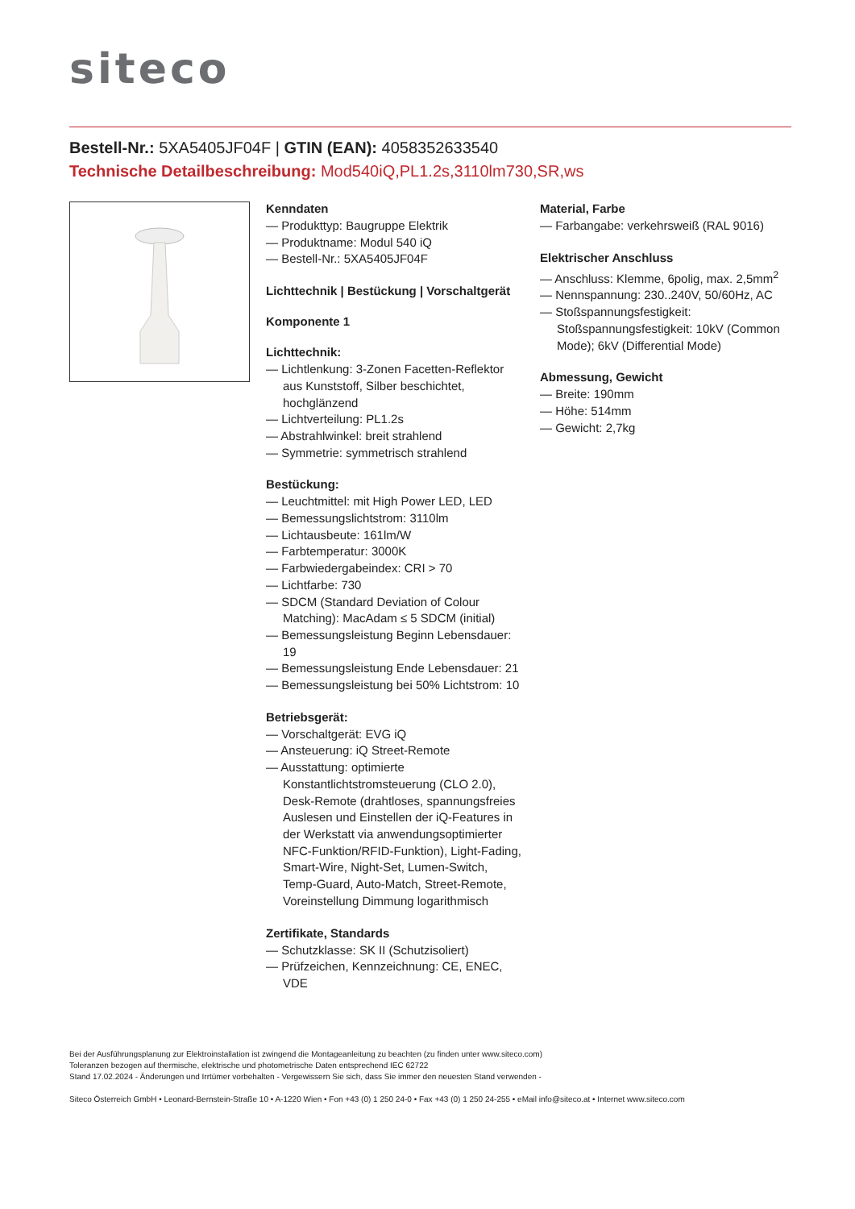siteco
Bestell-Nr.: 5XA5405JF04F | GTIN (EAN): 4058352633540
Technische Detailbeschreibung: Mod540iQ,PL1.2s,3110lm730,SR,ws
Kenndaten
— Produkttyp: Baugruppe Elektrik
— Produktname: Modul 540 iQ
— Bestell-Nr.: 5XA5405JF04F
Lichttechnik | Bestückung | Vorschaltgerät
Komponente 1
Lichttechnik:
— Lichtlenkung: 3-Zonen Facetten-Reflektor aus Kunststoff, Silber beschichtet, hochglänzend
— Lichtverteilung: PL1.2s
— Abstrahlwinkel: breit strahlend
— Symmetrie: symmetrisch strahlend
Bestückung:
— Leuchtmittel: mit High Power LED, LED
— Bemessungslichtstrom: 3110lm
— Lichtausbeute: 161lm/W
— Farbtemperatur: 3000K
— Farbwiedergabeindex: CRI > 70
— Lichtfarbe: 730
— SDCM (Standard Deviation of Colour Matching): MacAdam ≤ 5 SDCM (initial)
— Bemessungsleistung Beginn Lebensdauer: 19
— Bemessungsleistung Ende Lebensdauer: 21
— Bemessungsleistung bei 50% Lichtstrom: 10
Betriebsgerät:
— Vorschaltgerät: EVG iQ
— Ansteuerung: iQ Street-Remote
— Ausstattung: optimierte Konstantlichtstromsteuerung (CLO 2.0), Desk-Remote (drahtloses, spannungsfreies Auslesen und Einstellen der iQ-Features in der Werkstatt via anwendungsoptimierter NFC-Funktion/RFID-Funktion), Light-Fading, Smart-Wire, Night-Set, Lumen-Switch, Temp-Guard, Auto-Match, Street-Remote, Voreinstellung Dimmung logarithmisch
Zertifikate, Standards
— Schutzklasse: SK II (Schutzisoliert)
— Prüfzeichen, Kennzeichnung: CE, ENEC, VDE
Material, Farbe
— Farbangabe: verkehrsweiß (RAL 9016)
Elektrischer Anschluss
— Anschluss: Klemme, 6polig, max. 2,5mm<sup>2</sup>
— Nennspannung: 230..240V, 50/60Hz, AC
— Stoßspannungsfestigkeit: Stoßspannungsfestigkeit: 10kV (Common Mode); 6kV (Differential Mode)
Abmessung, Gewicht
— Breite: 190mm
— Höhe: 514mm
— Gewicht: 2,7kg
Bei der Ausführungsplanung zur Elektroinstallation ist zwingend die Montageanleitung zu beachten (zu finden unter www.siteco.com)
Toleranzen bezogen auf thermische, elektrische und photometrische Daten entsprechend IEC 62722
Stand 17.02.2024 - Änderungen und Irrtümer vorbehalten - Vergewissern Sie sich, dass Sie immer den neuesten Stand verwenden -
Siteco Österreich GmbH • Leonard-Bernstein-Straße 10 • A-1220 Wien • Fon +43 (0) 1 250 24-0 • Fax +43 (0) 1 250 24-255 • eMail info@siteco.at • Internet www.siteco.com